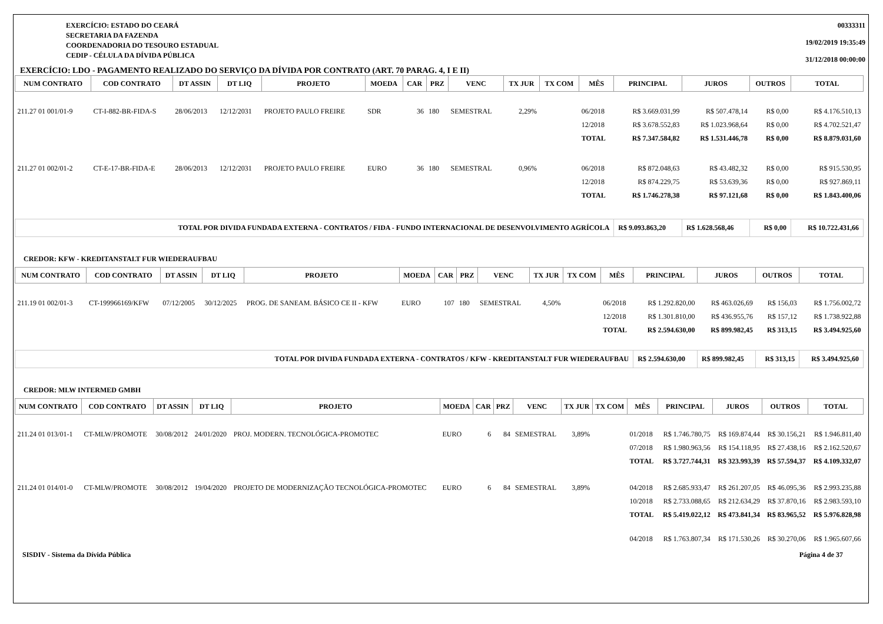EXERCÍCIO: ESTADO DO CEARÁ
SECRETARIA DA FAZENDA
COORDENADORIA DO TESOURO ESTADUAL
CEDIP - CÉLULA DA DÍVIDA PÚBLICA
00333311
19/02/2019 19:35:49
31/12/2018 00:00:00
EXERCÍCIO: LDO - PAGAMENTO REALIZADO DO SERVIÇO DA DÍVIDA POR CONTRATO (ART. 70 PARAG. 4, I E II)
| NUM CONTRATO | COD CONTRATO | DT ASSIN | DT LIQ | PROJETO | MOEDA | CAR | PRZ | VENC | TX JUR | TX COM | MÊS | PRINCIPAL | JUROS | OUTROS | TOTAL |
| --- | --- | --- | --- | --- | --- | --- | --- | --- | --- | --- | --- | --- | --- | --- | --- |
| 211.27 01 001/01-9 | CT-I-882-BR-FIDA-S | 28/06/2013 | 12/12/2031 | PROJETO PAULO FREIRE | SDR | 36 | 180 | SEMESTRAL | 2,29% | | 06/2018 | R$ 3.669.031,99 | R$ 507.478,14 | R$ 0,00 | R$ 4.176.510,13 |
| | | | | | | | | | | | 12/2018 | R$ 3.678.552,83 | R$ 1.023.968,64 | R$ 0,00 | R$ 4.702.521,47 |
| | | | | | | | | | | | TOTAL | R$ 7.347.584,82 | R$ 1.531.446,78 | R$ 0,00 | R$ 8.879.031,60 |
| 211.27 01 002/01-2 | CT-E-17-BR-FIDA-E | 28/06/2013 | 12/12/2031 | PROJETO PAULO FREIRE | EURO | 36 | 180 | SEMESTRAL | 0,96% | | 06/2018 | R$ 872.048,63 | R$ 43.482,32 | R$ 0,00 | R$ 915.530,95 |
| | | | | | | | | | | | 12/2018 | R$ 874.229,75 | R$ 53.639,36 | R$ 0,00 | R$ 927.869,11 |
| | | | | | | | | | | | TOTAL | R$ 1.746.278,38 | R$ 97.121,68 | R$ 0,00 | R$ 1.843.400,06 |
| TOTAL POR DIVIDA FUNDADA EXTERNA - CONTRATOS / FIDA - FUNDO INTERNACIONAL DE DESENVOLVIMENTO AGRÍCOLA | | | | | | | | | | | | R$ 9.093.863,20 | R$ 1.628.568,46 | R$ 0,00 | R$ 10.722.431,66 |
CREDOR: KFW - KREDITANSTALT FUR WIEDERAUFBAU
| NUM CONTRATO | COD CONTRATO | DT ASSIN | DT LIQ | PROJETO | MOEDA | CAR | PRZ | VENC | TX JUR | TX COM | MÊS | PRINCIPAL | JUROS | OUTROS | TOTAL |
| --- | --- | --- | --- | --- | --- | --- | --- | --- | --- | --- | --- | --- | --- | --- | --- |
| 211.19 01 002/01-3 | CT-199966169/KFW | 07/12/2005 | 30/12/2025 | PROG. DE SANEAM. BÁSICO CE II - KFW | EURO | 107 | 180 | SEMESTRAL | 4,50% | | 06/2018 | R$ 1.292.820,00 | R$ 463.026,69 | R$ 156,03 | R$ 1.756.002,72 |
| | | | | | | | | | | | 12/2018 | R$ 1.301.810,00 | R$ 436.955,76 | R$ 157,12 | R$ 1.738.922,88 |
| | | | | | | | | | | | TOTAL | R$ 2.594.630,00 | R$ 899.982,45 | R$ 313,15 | R$ 3.494.925,60 |
| TOTAL POR DIVIDA FUNDADA EXTERNA - CONTRATOS / KFW - KREDITANSTALT FUR WIEDERAUFBAU | | | | | | | | | | | | R$ 2.594.630,00 | R$ 899.982,45 | R$ 313,15 | R$ 3.494.925,60 |
CREDOR: MLW INTERMED GMBH
| NUM CONTRATO | COD CONTRATO | DT ASSIN | DT LIQ | PROJETO | MOEDA | CAR | PRZ | VENC | TX JUR | TX COM | MÊS | PRINCIPAL | JUROS | OUTROS | TOTAL |
| --- | --- | --- | --- | --- | --- | --- | --- | --- | --- | --- | --- | --- | --- | --- | --- |
| 211.24 01 013/01-1 | CT-MLW/PROMOTE | 30/08/2012 | 24/01/2020 | PROJ. MODERN. TECNOLÓGICA-PROMOTEC | EURO | 6 | 84 | SEMESTRAL | 3,89% | | 01/2018 | R$ 1.746.780,75 | R$ 169.874,44 | R$ 30.156,21 | R$ 1.946.811,40 |
| | | | | | | | | | | | 07/2018 | R$ 1.980.963,56 | R$ 154.118,95 | R$ 27.438,16 | R$ 2.162.520,67 |
| | | | | | | | | | | | TOTAL | R$ 3.727.744,31 | R$ 323.993,39 | R$ 57.594,37 | R$ 4.109.332,07 |
| 211.24 01 014/01-0 | CT-MLW/PROMOTE | 30/08/2012 | 19/04/2020 | PROJETO DE MODERNIZAÇÃO TECNOLÓGICA-PROMOTEC | EURO | 6 | 84 | SEMESTRAL | 3,89% | | 04/2018 | R$ 2.685.933,47 | R$ 261.207,05 | R$ 46.095,36 | R$ 2.993.235,88 |
| | | | | | | | | | | | 10/2018 | R$ 2.733.088,65 | R$ 212.634,29 | R$ 37.870,16 | R$ 2.983.593,10 |
| | | | | | | | | | | | TOTAL | R$ 5.419.022,12 | R$ 473.841,34 | R$ 83.965,52 | R$ 5.976.828,98 |
| | | | | | | | | | | | 04/2018 | R$ 1.763.807,34 | R$ 171.530,26 | R$ 30.270,06 | R$ 1.965.607,66 |
SISDIV - Sistema da Dívida Pública Página 4 de 37